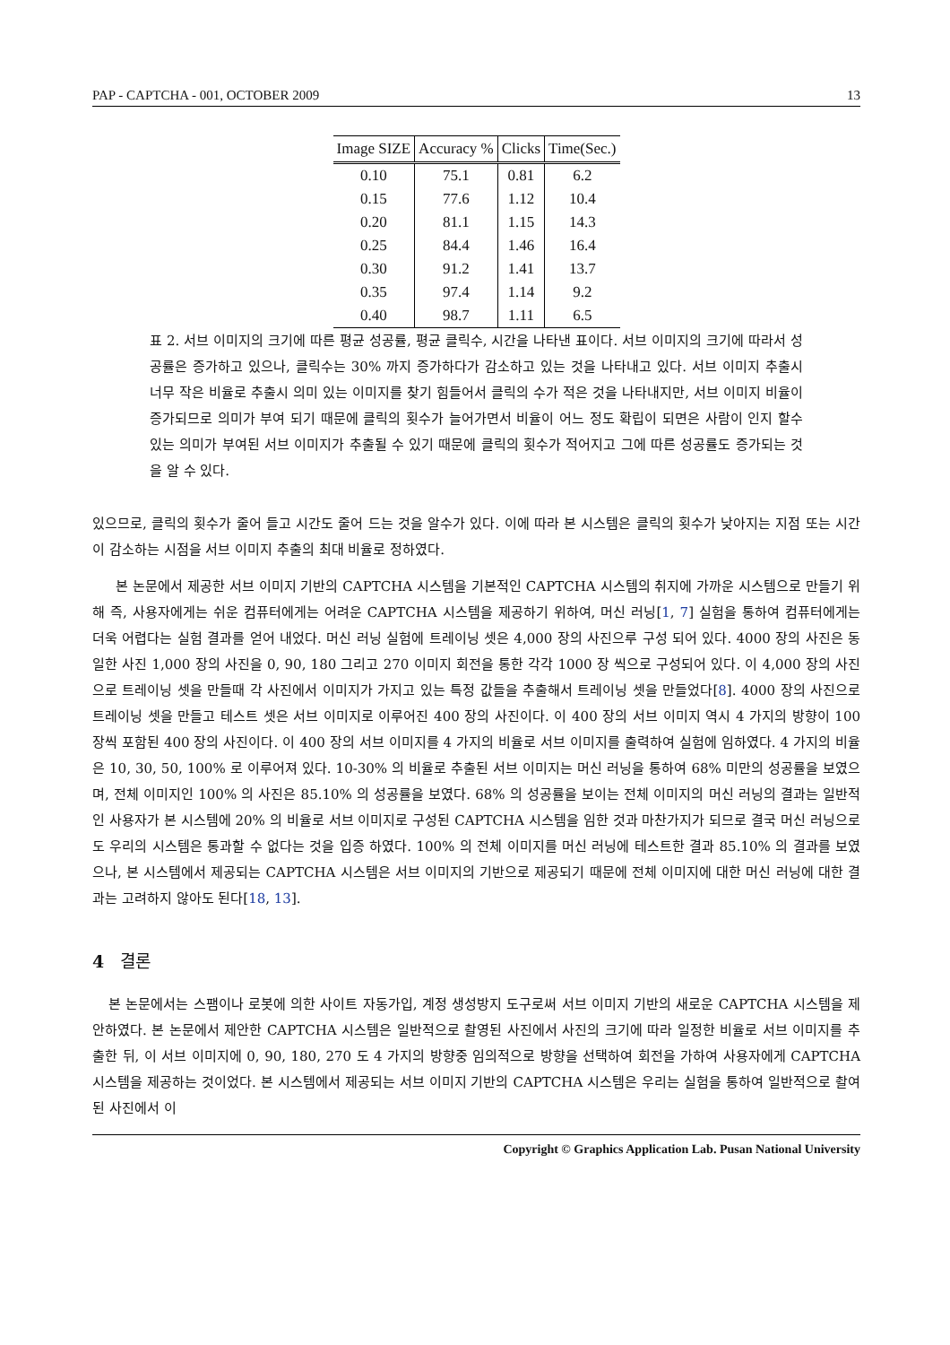PAP - CAPTCHA - 001, OCTOBER 2009 13
| Image SIZE | Accuracy % | Clicks | Time(Sec.) |
| --- | --- | --- | --- |
| 0.10 | 75.1 | 0.81 | 6.2 |
| 0.15 | 77.6 | 1.12 | 10.4 |
| 0.20 | 81.1 | 1.15 | 14.3 |
| 0.25 | 84.4 | 1.46 | 16.4 |
| 0.30 | 91.2 | 1.41 | 13.7 |
| 0.35 | 97.4 | 1.14 | 9.2 |
| 0.40 | 98.7 | 1.11 | 6.5 |
표 2. 서브 이미지의 크기에 따른 평균 성공률, 평균 클릭수, 시간을 나타낸 표이다. 서브 이미지의 크기에 따라서 성공률은 증가하고 있으나, 클릭수는 30% 까지 증가하다가 감소하고 있는 것을 나타내고 있다. 서브 이미지 추출시 너무 작은 비율로 추출시 의미 있는 이미지를 찾기 힘들어서 클릭의 수가 적은 것을 나타내지만, 서브 이미지 비율이 증가되므로 의미가 부여 되기 때문에 클릭의 횟수가 늘어가면서 비율이 어느 정도 확립이 되면은 사람이 인지 할수 있는 의미가 부여된 서브 이미지가 추출될 수 있기 때문에 클릭의 횟수가 적어지고 그에 따른 성공률도 증가되는 것을 알 수 있다.
있으므로, 클릭의 횟수가 줄어 들고 시간도 줄어 드는 것을 알수가 있다. 이에 따라 본 시스템은 클릭의 횟수가 낮아지는 지점 또는 시간이 감소하는 시점을 서브 이미지 추출의 최대 비율로 정하였다.
본 논문에서 제공한 서브 이미지 기반의 CAPTCHA 시스템을 기본적인 CAPTCHA 시스템의 취지에 가까운 시스템으로 만들기 위해 즉, 사용자에게는 쉬운 컴퓨터에게는 어려운 CAPTCHA 시스템을 제공하기 위하여, 머신 러닝[1, 7] 실험을 통하여 컴퓨터에게는 더욱 어렵다는 실험 결과를 얻어 내었다. 머신 러닝 실험에 트레이닝 셋은 4,000 장의 사진으루 구성 되어 있다. 4000 장의 사진은 동일한 사진 1,000 장의 사진을 0, 90, 180 그리고 270 이미지 회전을 통한 각각 1000 장 씩으로 구성되어 있다. 이 4,000 장의 사진으로 트레이닝 셋을 만들때 각 사진에서 이미지가 가지고 있는 특정 값들을 추출해서 트레이닝 셋을 만들었다[8]. 4000 장의 사진으로 트레이닝 셋을 만들고 테스트 셋은 서브 이미지로 이루어진 400 장의 사진이다. 이 400 장의 서브 이미지 역시 4 가지의 방향이 100 장씩 포함된 400 장의 사진이다. 이 400 장의 서브 이미지를 4 가지의 비율로 서브 이미지를 출력하여 실험에 임하였다. 4 가지의 비율은 10, 30, 50, 100% 로 이루어져 있다. 10-30% 의 비율로 추출된 서브 이미지는 머신 러닝을 통하여 68% 미만의 성공률을 보였으며, 전체 이미지인 100% 의 사진은 85.10% 의 성공률을 보였다. 68% 의 성공률을 보이는 전체 이미지의 머신 러닝의 결과는 일반적인 사용자가 본 시스템에 20% 의 비율로 서브 이미지로 구성된 CAPTCHA 시스템을 임한 것과 마찬가지가 되므로 결국 머신 러닝으로도 우리의 시스템은 통과할 수 없다는 것을 입증 하였다. 100% 의 전체 이미지를 머신 러닝에 테스트한 결과 85.10% 의 결과를 보였으나, 본 시스템에서 제공되는 CAPTCHA 시스템은 서브 이미지의 기반으로 제공되기 때문에 전체 이미지에 대한 머신 러닝에 대한 결과는 고려하지 않아도 된다[18, 13].
4 결론
본 논문에서는 스팸이나 로봇에 의한 사이트 자동가입, 계정 생성방지 도구로써 서브 이미지 기반의 새로운 CAPTCHA 시스템을 제안하였다. 본 논문에서 제안한 CAPTCHA 시스템은 일반적으로 촬영된 사진에서 사진의 크기에 따라 일정한 비율로 서브 이미지를 추출한 뒤, 이 서브 이미지에 0, 90, 180, 270 도 4 가지의 방향중 임의적으로 방향을 선택하여 회전을 가하여 사용자에게 CAPTCHA 시스템을 제공하는 것이었다. 본 시스템에서 제공되는 서브 이미지 기반의 CAPTCHA 시스템은 우리는 실험을 통하여 일반적으로 촬여된 사진에서 이
Copyright © Graphics Application Lab. Pusan National University